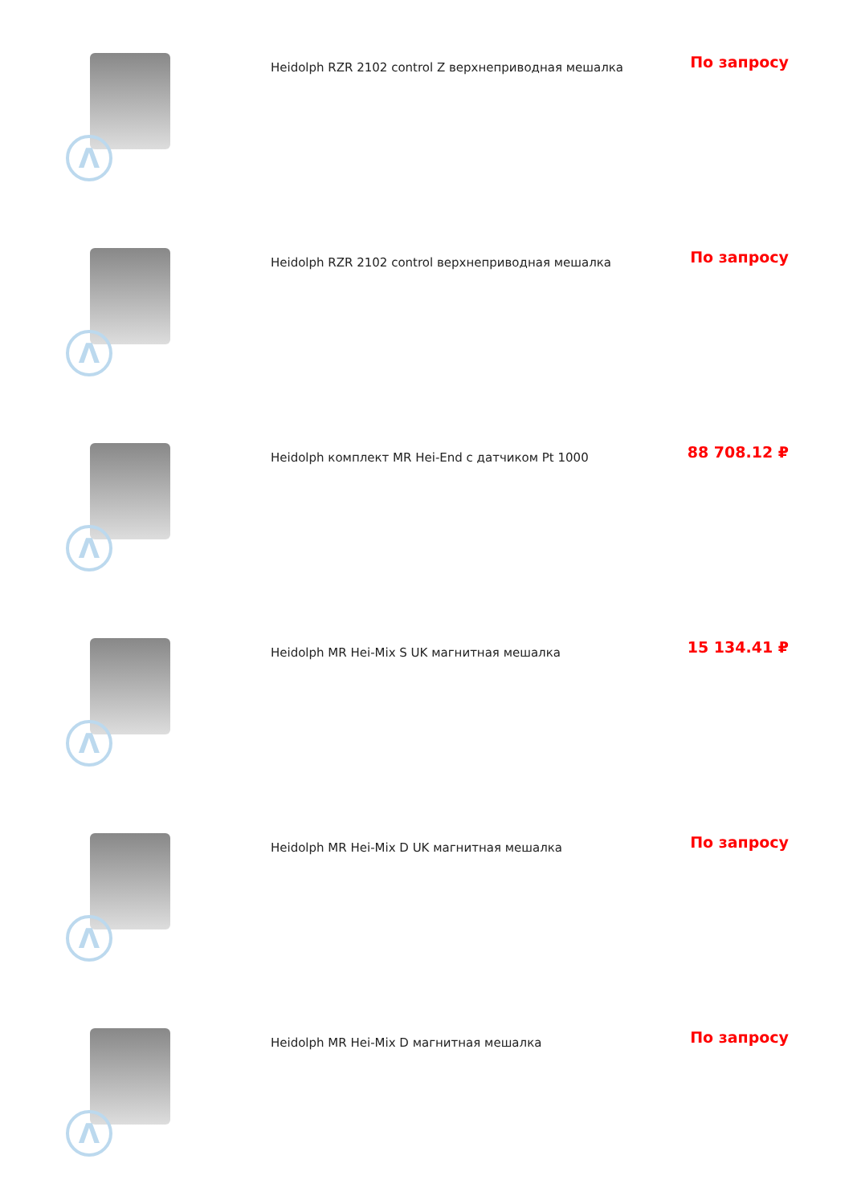| Λ | Heidolph RZR 2102 control Z верхнеприводная мешалка | По запросу |
| Λ | Heidolph RZR 2102 control верхнеприводная мешалка | По запросу |
| Λ | Heidolph комплект MR Hei-End с датчиком Pt 1000 | 88 708.12 ₽ |
| Λ | Heidolph MR Hei-Mix S UK магнитная мешалка | 15 134.41 ₽ |
| Λ | Heidolph MR Hei-Mix D UK магнитная мешалка | По запросу |
| Λ | Heidolph MR Hei-Mix D магнитная мешалка | По запросу |